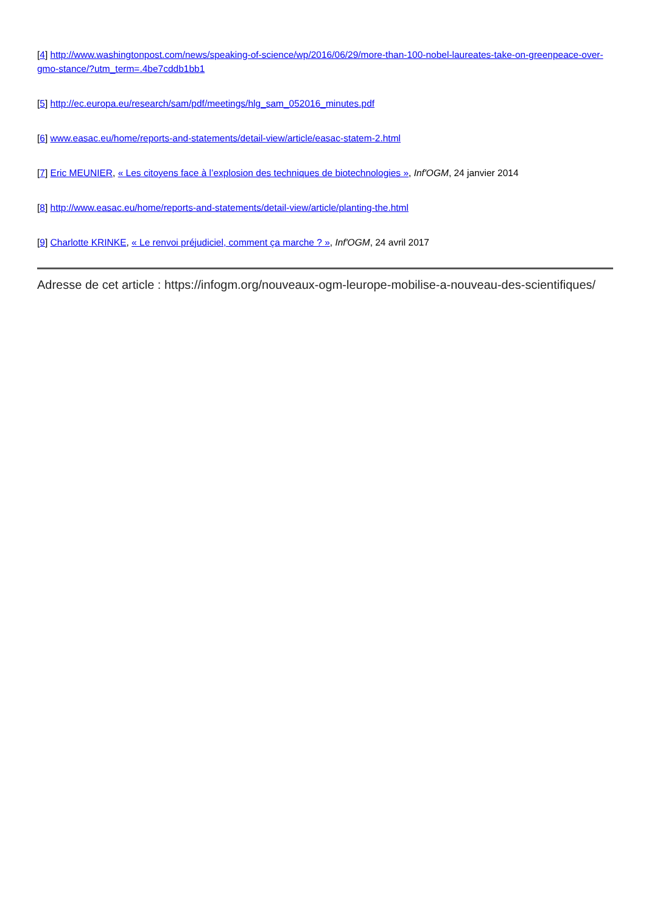[4] http://www.washingtonpost.com/news/speaking-of-science/wp/2016/06/29/more-than-100-nobel-laureates-take-on-greenpeace-over-gmo-stance/?utm_term=.4be7cddb1bb1
[5] http://ec.europa.eu/research/sam/pdf/meetings/hlg_sam_052016_minutes.pdf
[6] www.easac.eu/home/reports-and-statements/detail-view/article/easac-statem-2.html
[7] Eric MEUNIER, « Les citoyens face à l’explosion des techniques de biotechnologies », Inf'OGM, 24 janvier 2014
[8] http://www.easac.eu/home/reports-and-statements/detail-view/article/planting-the.html
[9] Charlotte KRINKE, « Le renvoi préjudiciel, comment ça marche ? », Inf'OGM, 24 avril 2017
Adresse de cet article : https://infogm.org/nouveaux-ogm-leurope-mobilise-a-nouveau-des-scientifiques/